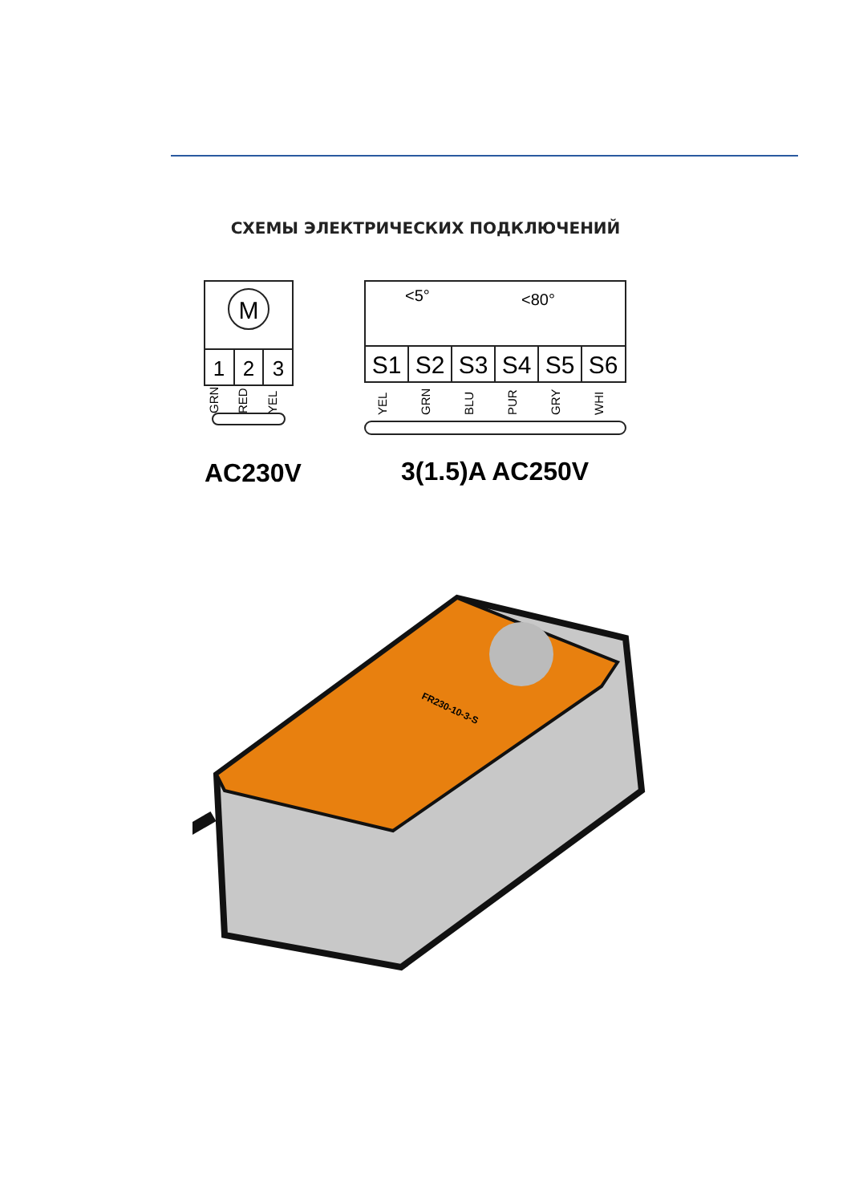СХЕМЫ ЭЛЕКТРИЧЕСКИХ ПОДКЛЮЧЕНИЙ
M
1
2
3
S1
S2
S3
S4
S5
S6
<5°
<80°
GRN
RED
YEL
YEL
GRN
BLU
PUR
GRY
WHI
AC230V
3(1.5)A AC250V
FR230-10-3-S